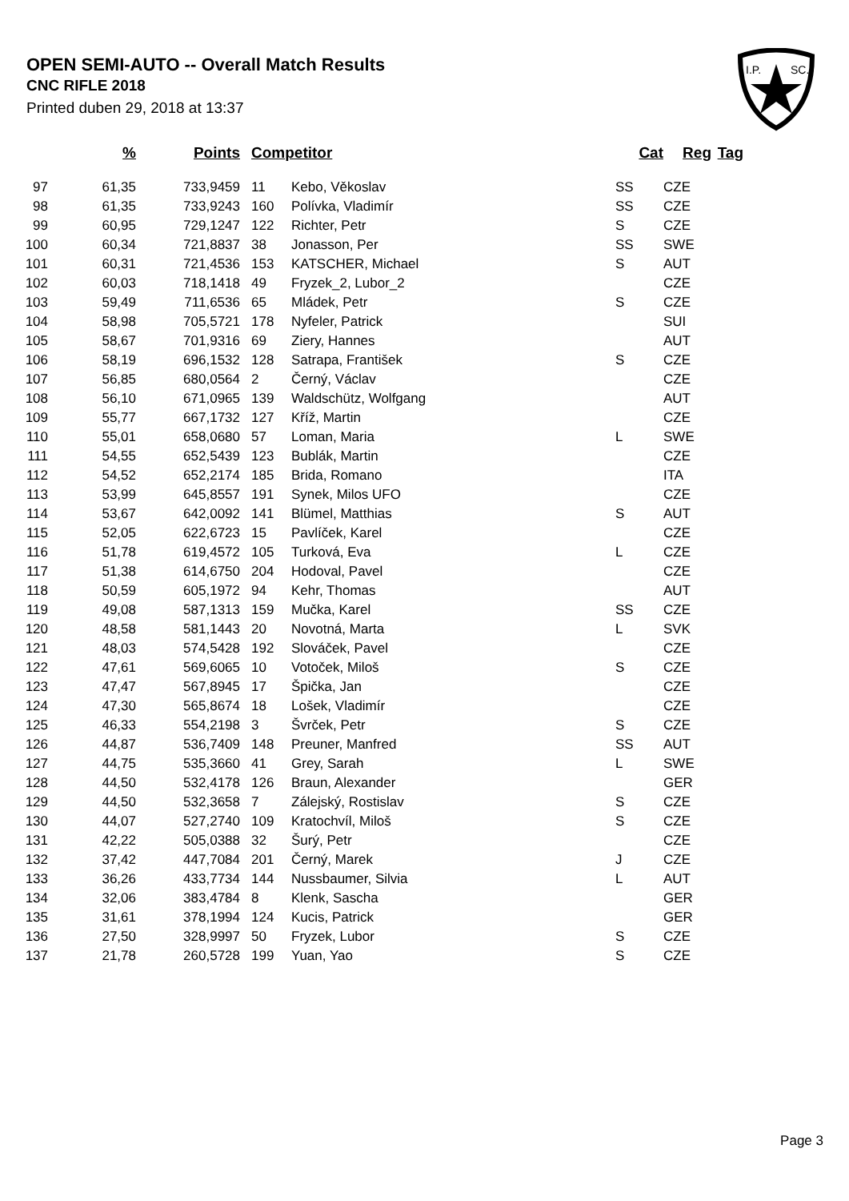OPEN SEMI-AUTO -- Overall Match Results
CNC RIFLE 2018
Printed duben 29, 2018 at 13:37
I.P.
SC.
| | % | Points | Competitor | | Cat | Reg | Tag |
| --- | --- | --- | --- | --- | --- | --- | --- |
| 97 | 61,35 | 733,9459 | 11 | Kebo, Věkoslav | SS | CZE | |
| 98 | 61,35 | 733,9243 | 160 | Polívka, Vladimír | SS | CZE | |
| 99 | 60,95 | 729,1247 | 122 | Richter, Petr | S | CZE | |
| 100 | 60,34 | 721,8837 | 38 | Jonasson, Per | SS | SWE | |
| 101 | 60,31 | 721,4536 | 153 | KATSCHER, Michael | S | AUT | |
| 102 | 60,03 | 718,1418 | 49 | Fryzek_2, Lubor_2 | | CZE | |
| 103 | 59,49 | 711,6536 | 65 | Mládek, Petr | S | CZE | |
| 104 | 58,98 | 705,5721 | 178 | Nyfeler, Patrick | | SUI | |
| 105 | 58,67 | 701,9316 | 69 | Ziery, Hannes | | AUT | |
| 106 | 58,19 | 696,1532 | 128 | Satrapa, František | S | CZE | |
| 107 | 56,85 | 680,0564 | 2 | Černý, Václav | | CZE | |
| 108 | 56,10 | 671,0965 | 139 | Waldschütz, Wolfgang | | AUT | |
| 109 | 55,77 | 667,1732 | 127 | Kříž, Martin | | CZE | |
| 110 | 55,01 | 658,0680 | 57 | Loman, Maria | L | SWE | |
| 111 | 54,55 | 652,5439 | 123 | Bublák, Martin | | CZE | |
| 112 | 54,52 | 652,2174 | 185 | Brida, Romano | | ITA | |
| 113 | 53,99 | 645,8557 | 191 | Synek, Milos UFO | | CZE | |
| 114 | 53,67 | 642,0092 | 141 | Blümel, Matthias | S | AUT | |
| 115 | 52,05 | 622,6723 | 15 | Pavlíček, Karel | | CZE | |
| 116 | 51,78 | 619,4572 | 105 | Turková, Eva | L | CZE | |
| 117 | 51,38 | 614,6750 | 204 | Hodoval, Pavel | | CZE | |
| 118 | 50,59 | 605,1972 | 94 | Kehr, Thomas | | AUT | |
| 119 | 49,08 | 587,1313 | 159 | Mučka, Karel | SS | CZE | |
| 120 | 48,58 | 581,1443 | 20 | Novotná, Marta | L | SVK | |
| 121 | 48,03 | 574,5428 | 192 | Slováček, Pavel | | CZE | |
| 122 | 47,61 | 569,6065 | 10 | Votoček, Miloš | S | CZE | |
| 123 | 47,47 | 567,8945 | 17 | Špička, Jan | | CZE | |
| 124 | 47,30 | 565,8674 | 18 | Lošek, Vladimír | | CZE | |
| 125 | 46,33 | 554,2198 | 3 | Švrček, Petr | S | CZE | |
| 126 | 44,87 | 536,7409 | 148 | Preuner, Manfred | SS | AUT | |
| 127 | 44,75 | 535,3660 | 41 | Grey, Sarah | L | SWE | |
| 128 | 44,50 | 532,4178 | 126 | Braun, Alexander | | GER | |
| 129 | 44,50 | 532,3658 | 7 | Zálejský, Rostislav | S | CZE | |
| 130 | 44,07 | 527,2740 | 109 | Kratochvíl, Miloš | S | CZE | |
| 131 | 42,22 | 505,0388 | 32 | Šurý, Petr | | CZE | |
| 132 | 37,42 | 447,7084 | 201 | Černý, Marek | J | CZE | |
| 133 | 36,26 | 433,7734 | 144 | Nussbaumer, Silvia | L | AUT | |
| 134 | 32,06 | 383,4784 | 8 | Klenk, Sascha | | GER | |
| 135 | 31,61 | 378,1994 | 124 | Kucis, Patrick | | GER | |
| 136 | 27,50 | 328,9997 | 50 | Fryzek, Lubor | S | CZE | |
| 137 | 21,78 | 260,5728 | 199 | Yuan, Yao | S | CZE | |
Page 3